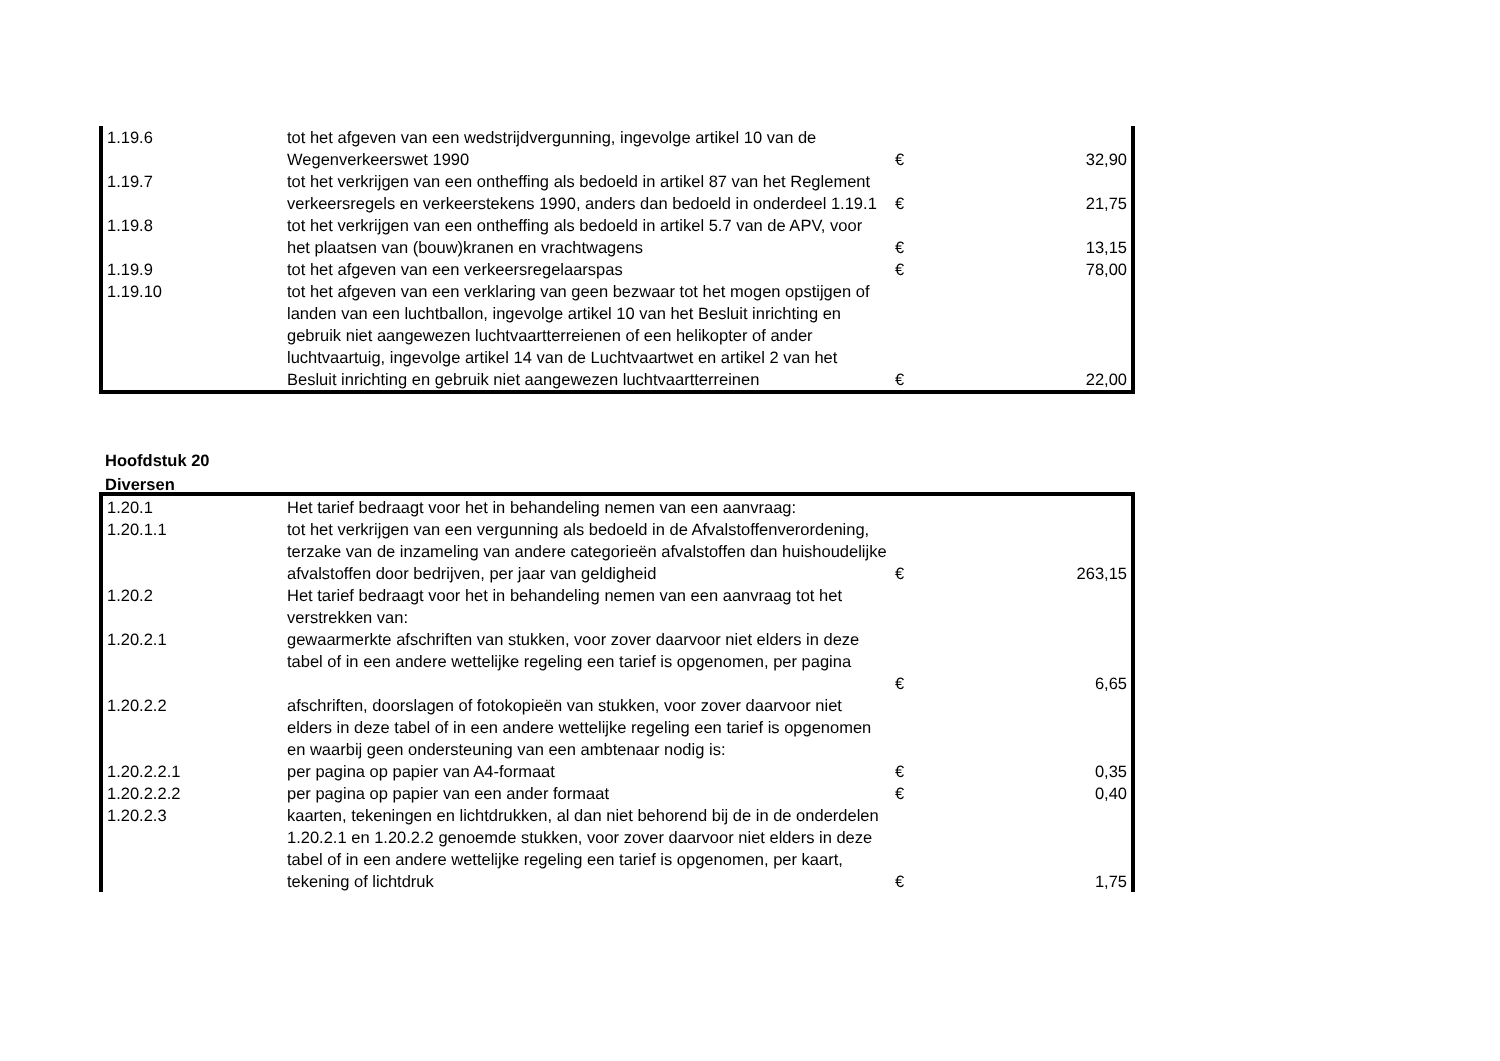| 1.19.6 | tot het afgeven van een wedstrijdvergunning, ingevolge artikel 10 van de Wegenverkeerswet 1990 | € | 32,90 |
| 1.19.7 | tot het verkrijgen van een ontheffing als bedoeld in artikel 87 van het Reglement verkeersregels en verkeerstekens 1990, anders dan bedoeld in onderdeel 1.19.1 | € | 21,75 |
| 1.19.8 | tot het verkrijgen van een ontheffing als bedoeld in artikel 5.7 van de APV, voor het plaatsen van (bouw)kranen en vrachtwagens | € | 13,15 |
| 1.19.9 | tot het afgeven van een verkeersregelaarspas | € | 78,00 |
| 1.19.10 | tot het afgeven van een verklaring van geen bezwaar tot het mogen opstijgen of landen van een luchtballon, ingevolge artikel 10 van het Besluit inrichting en gebruik niet aangewezen luchtvaartterreienen of een helikopter of ander luchtvaartuig, ingevolge artikel 14 van de Luchtvaartwet en artikel 2 van het Besluit inrichting en gebruik niet aangewezen luchtvaartterreinen | € | 22,00 |
Hoofdstuk 20
Diversen
| 1.20.1 | Het tarief bedraagt voor het in behandeling nemen van een aanvraag: | | |
| 1.20.1.1 | tot het verkrijgen van een vergunning als bedoeld in de Afvalstoffenverordening, terzake van de inzameling van andere categorieën afvalstoffen dan huishoudelijke afvalstoffen door bedrijven, per jaar van geldigheid | € | 263,15 |
| 1.20.2 | Het tarief bedraagt voor het in behandeling nemen van een aanvraag tot het verstrekken van: | | |
| 1.20.2.1 | gewaarmerkte afschriften van stukken, voor zover daarvoor niet elders in deze tabel of in een andere wettelijke regeling een tarief is opgenomen, per pagina | € | 6,65 |
| 1.20.2.2 | afschriften, doorslagen of fotokopieën van stukken, voor zover daarvoor niet elders in deze tabel of in een andere wettelijke regeling een tarief is opgenomen en waarbij geen ondersteuning van een ambtenaar nodig is: | | |
| 1.20.2.2.1 | per pagina op papier van A4-formaat | € | 0,35 |
| 1.20.2.2.2 | per pagina op papier van een ander formaat | € | 0,40 |
| 1.20.2.3 | kaarten, tekeningen en lichtdrukken, al dan niet behorend bij de in de onderdelen 1.20.2.1 en 1.20.2.2 genoemde stukken, voor zover daarvoor niet elders in deze tabel of in een andere wettelijke regeling een tarief is opgenomen, per kaart, tekening of lichtdruk | € | 1,75 |